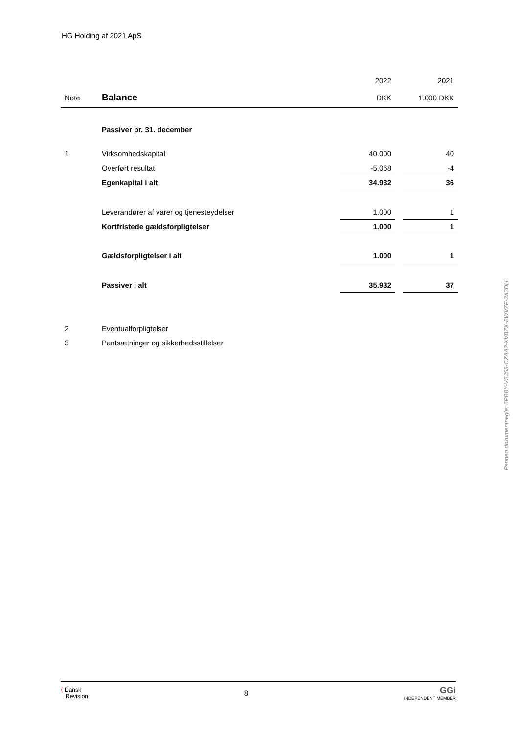HG Holding af 2021 ApS
| | | 2022 | | 2021 |
| Note | Balance | DKK | | 1.000 DKK |
| | Passiver pr. 31. december | | | |
| 1 | Virksomhedskapital | 40.000 | | 40 |
| | Overført resultat | -5.068 | | -4 |
| | Egenkapital i alt | 34.932 | | 36 |
| | Leverandører af varer og tjenesteydelser | 1.000 | | 1 |
| | Kortfristede gældsforpligtelser | 1.000 | | 1 |
| | Gældsforpligtelser i alt | 1.000 | | 1 |
| | Passiver i alt | 35.932 | | 37 |
| 2 | Eventualforpligtelser | | | |
| 3 | Pantsætninger og sikkerhedsstillelser | | | |
Penneo dokumentnøgle: 6PBBY-VSJ5S-CZAA2-XVBZX-BWVZF-3A3DH
⟨ Dansk
Revision
8
GGi
INDEPENDENT MEMBER